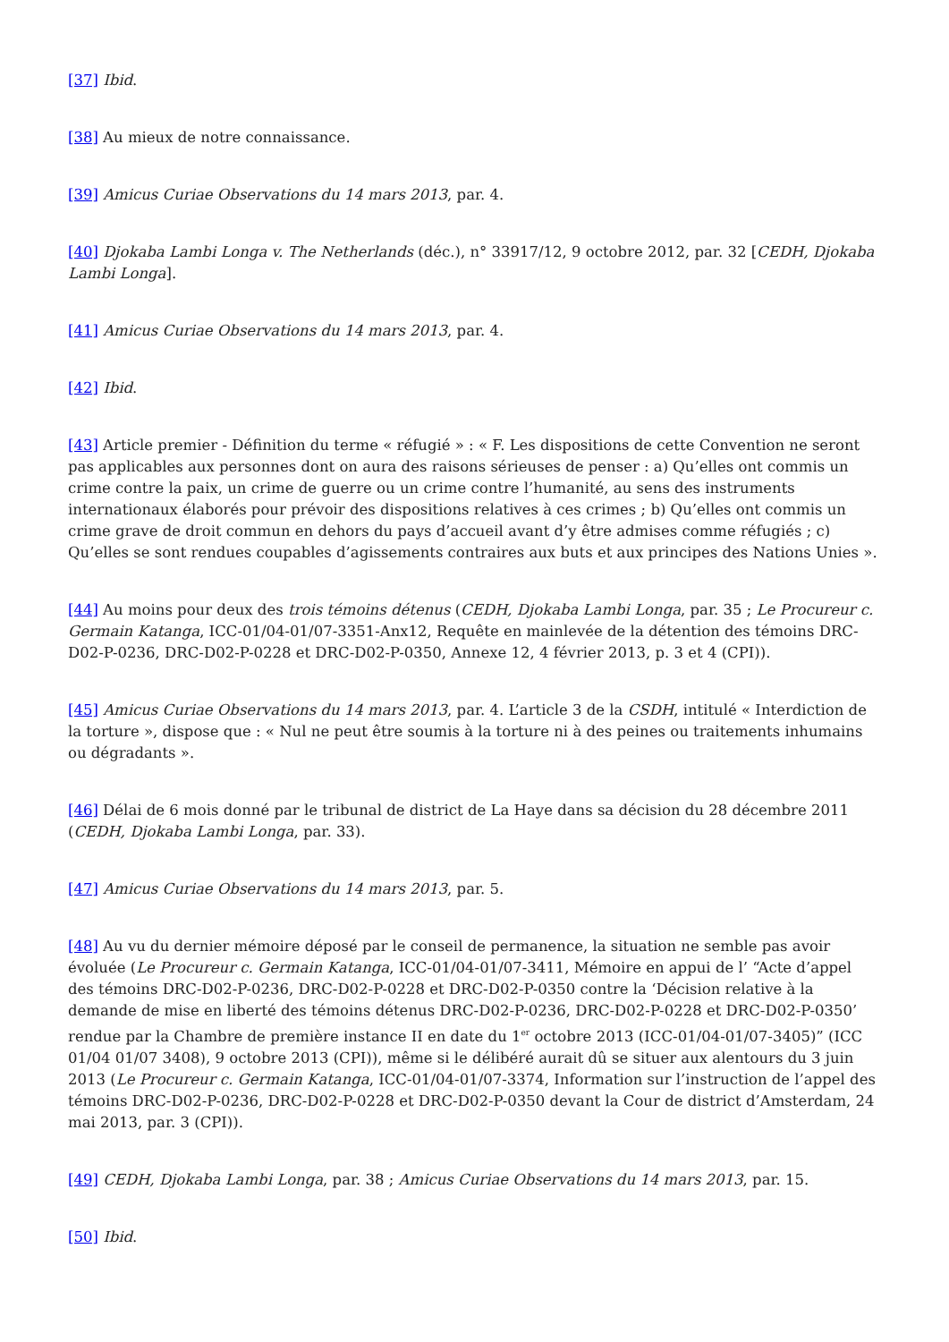[37] Ibid.
[38] Au mieux de notre connaissance.
[39] Amicus Curiae Observations du 14 mars 2013, par. 4.
[40] Djokaba Lambi Longa v. The Netherlands (déc.), n° 33917/12, 9 octobre 2012, par. 32 [CEDH, Djokaba Lambi Longa].
[41] Amicus Curiae Observations du 14 mars 2013, par. 4.
[42] Ibid.
[43] Article premier - Définition du terme « réfugié » : « F. Les dispositions de cette Convention ne seront pas applicables aux personnes dont on aura des raisons sérieuses de penser : a) Qu’elles ont commis un crime contre la paix, un crime de guerre ou un crime contre l’humanité, au sens des instruments internationaux élaborés pour prévoir des dispositions relatives à ces crimes ; b) Qu’elles ont commis un crime grave de droit commun en dehors du pays d’accueil avant d’y être admises comme réfugiés ; c) Qu’elles se sont rendues coupables d’agissements contraires aux buts et aux principes des Nations Unies ».
[44] Au moins pour deux des trois témoins détenus (CEDH, Djokaba Lambi Longa, par. 35 ; Le Procureur c. Germain Katanga, ICC-01/04-01/07-3351-Anx12, Requête en mainlevée de la détention des témoins DRC-D02-P-0236, DRC-D02-P-0228 et DRC-D02-P-0350, Annexe 12, 4 février 2013, p. 3 et 4 (CPI)).
[45] Amicus Curiae Observations du 14 mars 2013, par. 4. L’article 3 de la CSDH, intitulé « Interdiction de la torture », dispose que : « Nul ne peut être soumis à la torture ni à des peines ou traitements inhumains ou dégradants ».
[46] Délai de 6 mois donné par le tribunal de district de La Haye dans sa décision du 28 décembre 2011 (CEDH, Djokaba Lambi Longa, par. 33).
[47] Amicus Curiae Observations du 14 mars 2013, par. 5.
[48] Au vu du dernier mémoire déposé par le conseil de permanence, la situation ne semble pas avoir évoluée (Le Procureur c. Germain Katanga, ICC-01/04-01/07-3411, Mémoire en appui de l’ “Acte d’appel des témoins DRC-D02-P-0236, DRC-D02-P-0228 et DRC-D02-P-0350 contre la ‘Décision relative à la demande de mise en liberté des témoins détenus DRC-D02-P-0236, DRC-D02-P-0228 et DRC-D02-P-0350’ rendue par la Chambre de première instance II en date du 1<sup>er</sup> octobre 2013 (ICC-01/04-01/07-3405)” (ICC 01/04 01/07 3408), 9 octobre 2013 (CPI)), même si le délibéré aurait dû se situer aux alentours du 3 juin 2013 (Le Procureur c. Germain Katanga, ICC-01/04-01/07-3374, Information sur l’instruction de l’appel des témoins DRC-D02-P-0236, DRC-D02-P-0228 et DRC-D02-P-0350 devant la Cour de district d’Amsterdam, 24 mai 2013, par. 3 (CPI)).
[49] CEDH, Djokaba Lambi Longa, par. 38 ; Amicus Curiae Observations du 14 mars 2013, par. 15.
[50] Ibid.